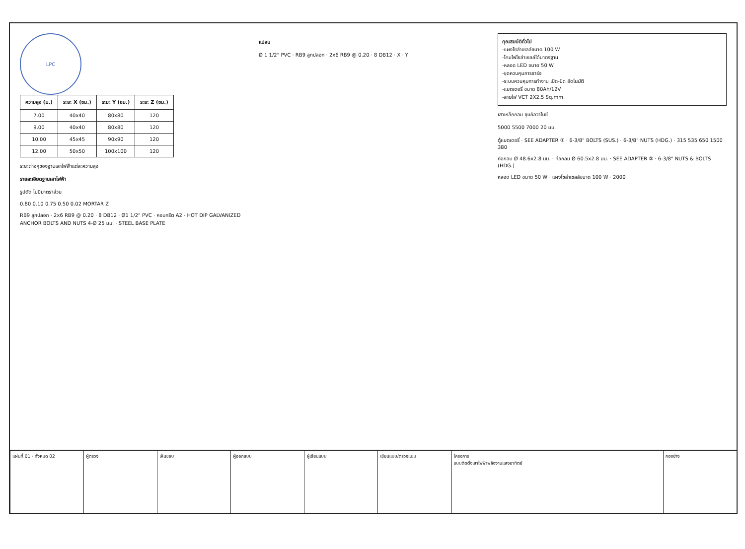LPC
| ความสูง (ม.) | ระยะ X (ซม.) | ระยะ Y (ซม.) | ระยะ Z (ซม.) |
| --- | --- | --- | --- |
| 7.00 | 40x40 | 80x80 | 120 |
| 9.00 | 40x40 | 80x80 | 120 |
| 10.00 | 45x45 | 90x90 | 120 |
| 12.00 | 50x50 | 100x100 | 120 |
ระยะต่างๆของฐานเสาไฟฟ้าแต่ละความสูง
รายละเอียดฐานเสาไฟฟ้า
รูปตัด ไม่มีมาตราส่วน
0.80 0.10 0.75 0.50 0.02 MORTAR Z
RB9 ลูกปลอก · 2x6 RB9 @ 0.20 · 8 DB12 · Ø1 1/2" PVC · คอนกรีต A2 · HOT DIP GALVANIZED ANCHOR BOLTS AND NUTS 4-Ø 25 มม. · STEEL BASE PLATE
แปลน
Ø 1 1/2" PVC · RB9 ลูกปลอก · 2x6 RB9 @ 0.20 · 8 DB12 · X · Y
คุณสมบัติทั่วไป
-แผงโซล่าเซลล์ขนาด 100 W
-โคมไฟโซล่าเซลล์ได้มาตรฐาน
-หลอด LED ขนาด 50 W
-ชุดควบคุมการชาร์จ
-ระบบควบคุมการทำงาน เปิด-ปิด อัตโนมัติ
-แบตเตอรี่ ขนาด 80Ah/12V
-สายไฟ VCT 2X2.5 Sq.mm.
เสาเหล็กกลม ชุบกัลวาไนซ์
5000 5500 7000 20 มม.
ตู้แบตเตอรี่ · SEE ADAPTER ① · 6-3/8" BOLTS (SUS.) · 6-3/8" NUTS (HDG.) · 315 535 650 1500 380
ท่อกลม Ø 48.6x2.8 มม. · ท่อกลม Ø 60.5x2.8 มม. · SEE ADAPTER ② · 6-3/8" NUTS & BOLTS (HDG.)
หลอด LED ขนาด 50 W · แผงโซล่าเซลล์ขนาด 100 W · 2000
แผ่นที่ 01 · ทั้งหมด 02 ผู้ตรวจ เห็นชอบ ผู้ออกแบบ ผู้เขียนแบบ เขียนแบบ/ตรวจแบบ โครงการ
แบบติดตั้งเสาไฟฟ้าพลังงานแสงอาทิตย์
กองช่าง